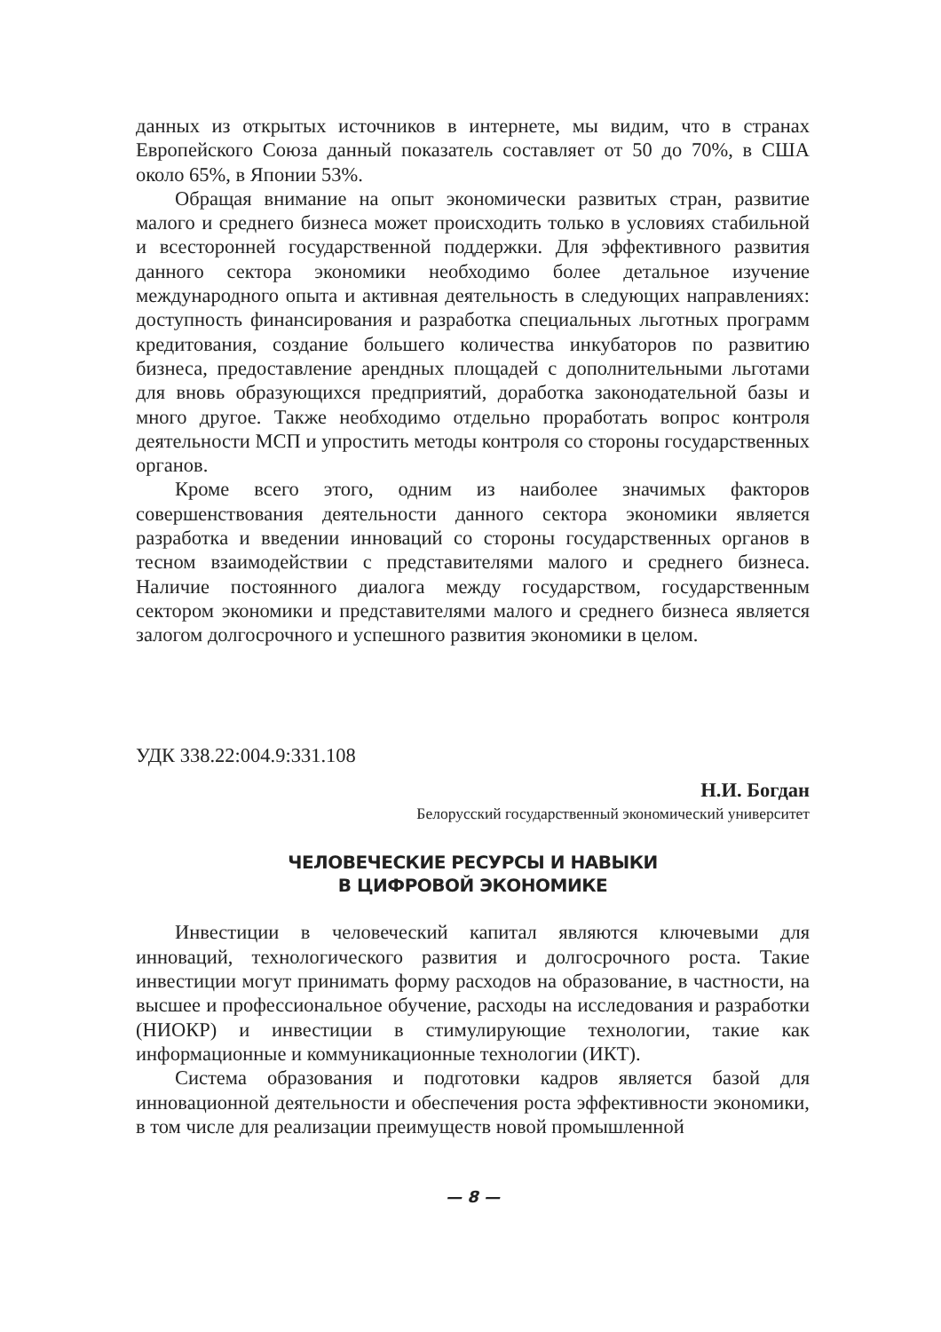данных из открытых источников в интернете, мы видим, что в странах Европейского Союза данный показатель составляет от 50 до 70%, в США около 65%, в Японии 53%.
Обращая внимание на опыт экономически развитых стран, развитие малого и среднего бизнеса может происходить только в условиях стабильной и всесторонней государственной поддержки. Для эффективного развития данного сектора экономики необходимо более детальное изучение международного опыта и активная деятельность в следующих направлениях: доступность финансирования и разработка специальных льготных программ кредитования, создание большего количества инкубаторов по развитию бизнеса, предоставление арендных площадей с дополнительными льготами для вновь образующихся предприятий, доработка законодательной базы и много другое. Также необходимо отдельно проработать вопрос контроля деятельности МСП и упростить методы контроля со стороны государственных органов.
Кроме всего этого, одним из наиболее значимых факторов совершенствования деятельности данного сектора экономики является разработка и введении инноваций со стороны государственных органов в тесном взаимодействии с представителями малого и среднего бизнеса. Наличие постоянного диалога между государством, государственным сектором экономики и представителями малого и среднего бизнеса является залогом долгосрочного и успешного развития экономики в целом.
УДК 338.22:004.9:331.108
Н.И. Богдан
Белорусский государственный экономический университет
ЧЕЛОВЕЧЕСКИЕ РЕСУРСЫ И НАВЫКИ
В ЦИФРОВОЙ ЭКОНОМИКЕ
Инвестиции в человеческий капитал являются ключевыми для инноваций, технологического развития и долгосрочного роста. Такие инвестиции могут принимать форму расходов на образование, в частности, на высшее и профессиональное обучение, расходы на исследования и разработки (НИОКР) и инвестиции в стимулирующие технологии, такие как информационные и коммуникационные технологии (ИКТ).
Система образования и подготовки кадров является базой для инновационной деятельности и обеспечения роста эффективности экономики, в том числе для реализации преимуществ новой промышленной
— 8 —